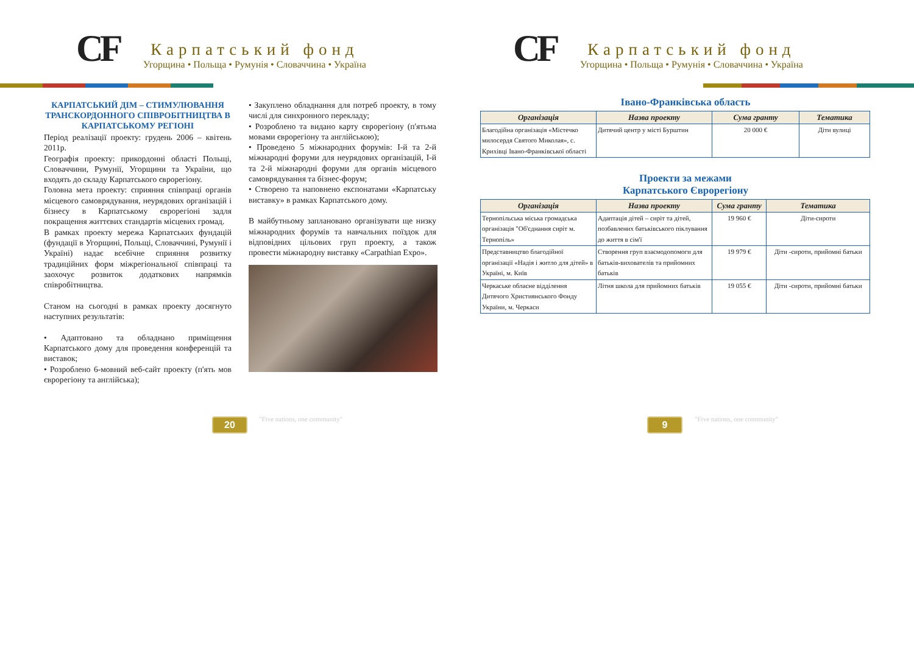CF
Карпатський фонд
Угорщина • Польща • Румунія • Словаччина • Україна
КАРПАТСЬКИЙ ДІМ – СТИМУЛЮВАННЯ ТРАНСКОРДОННОГО СПІВРОБІТНИЦТВА В КАРПАТСЬКОМУ РЕГІОНІ
Період реалізації проекту: грудень 2006 – квітень 2011р.
Географія проекту: прикордонні області Польщі, Словаччини, Румунії, Угорщини та України, що входять до складу Карпатського єврорегіону.
Головна мета проекту: сприяння співпраці органів місцевого самоврядування, неурядових організацій і бізнесу в Карпатському єврорегіоні задля покращення життєвих стандартів місцевих громад.
В рамках проекту мережа Карпатських фундацій (фундації в Угорщині, Польщі, Словаччині, Румунії і Україні) надає всебічне сприяння розвитку традиційних форм міжрегіональної співпраці та заохочує розвиток додаткових напрямків співробітництва.
Станом на сьогодні в рамках проекту досягнуто наступних результатів:
• Адаптовано та обладнано приміщення Карпатського дому для проведення конференцій та виставок;
• Розроблено 6-мовний веб-сайт проекту (п'ять мов єврорегіону та англійська);
• Закуплено обладнання для потреб проекту, в тому числі для синхронного перекладу;
• Розроблено та видано карту єврорегіону (п'ятьма мовами єврорегіону та англійською);
• Проведено 5 міжнародних форумів: І-й та 2-й міжнародні форуми для неурядових організацій, І-й та 2-й міжнародні форуми для органів місцевого самоврядування та бізнес-форум;
• Створено та наповнено експонатами «Карпатську виставку» в рамках Карпатського дому.
В майбутньому заплановано організувати ще низку міжнародних форумів та навчальних поїздок для відповідних цільових груп проекту, а також провести міжнародну виставку «Carpathian Expo».
20 "Five nations, one community"
CF
Карпатський фонд
Угорщина • Польща • Румунія • Словаччина • Україна
Івано-Франківська область
| Організація | Назва проекту | Сума гранту | Тематика |
| --- | --- | --- | --- |
| Благодійна організація «Містечко милосердя Святого Миколая», с. Крихівці Івано-Франківської області | Дитячий центр у місті Бурштин | 20 000 € | Діти вулиці |
Проекти за межами
Карпатського Єврорегіону
| Організація | Назва проекту | Сума гранту | Тематика |
| --- | --- | --- | --- |
| Тернопільська міська громадська організація "Об'єднання сиріт м. Тернопіль» | Адаптація дітей – сиріт та дітей, позбавлених батьківського піклування до життя в сім'ї | 19 960 € | Діти-сироти |
| Представництво благодійної організації «Надія і житло для дітей» в Україні, м. Київ | Створення груп взаємодопомоги для батьків-вихователів та прийомних батьків | 19 979 € | Діти -сироти, прийомні батьки |
| Черкаське обласне відділення Дитячого Християнського Фонду України, м. Черкаси | Літня школа для прийомних батьків | 19 055 € | Діти -сироти, прийомні батьки |
9 "Five nations, one community"